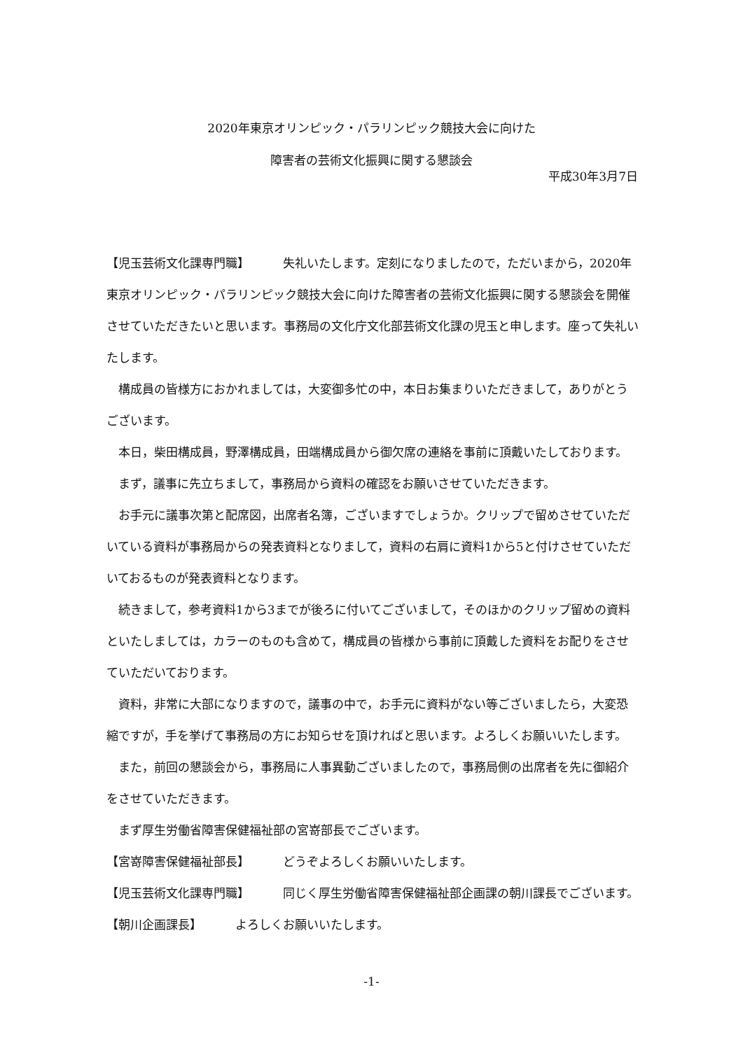2020年東京オリンピック・パラリンピック競技大会に向けた
障害者の芸術文化振興に関する懇談会
平成30年3月7日
【児玉芸術文化課専門職】 失礼いたします。定刻になりましたので，ただいまから，2020年東京オリンピック・パラリンピック競技大会に向けた障害者の芸術文化振興に関する懇談会を開催させていただきたいと思います。事務局の文化庁文化部芸術文化課の児玉と申します。座って失礼いたします。
構成員の皆様方におかれましては，大変御多忙の中，本日お集まりいただきまして，ありがとうございます。
本日，柴田構成員，野澤構成員，田端構成員から御欠席の連絡を事前に頂戴いたしております。
まず，議事に先立ちまして，事務局から資料の確認をお願いさせていただきます。
お手元に議事次第と配席図，出席者名簿，ございますでしょうか。クリップで留めさせていただいている資料が事務局からの発表資料となりまして，資料の右肩に資料1から5と付けさせていただいておるものが発表資料となります。
続きまして，参考資料1から3までが後ろに付いてございまして，そのほかのクリップ留めの資料といたしましては，カラーのものも含めて，構成員の皆様から事前に頂戴した資料をお配りをさせていただいております。
資料，非常に大部になりますので，議事の中で，お手元に資料がない等ございましたら，大変恐縮ですが，手を挙げて事務局の方にお知らせを頂ければと思います。よろしくお願いいたします。
また，前回の懇談会から，事務局に人事異動ございましたので，事務局側の出席者を先に御紹介をさせていただきます。
まず厚生労働省障害保健福祉部の宮嵜部長でございます。
【宮嵜障害保健福祉部長】 どうぞよろしくお願いいたします。
【児玉芸術文化課専門職】 同じく厚生労働省障害保健福祉部企画課の朝川課長でございます。
【朝川企画課長】 よろしくお願いいたします。
-1-